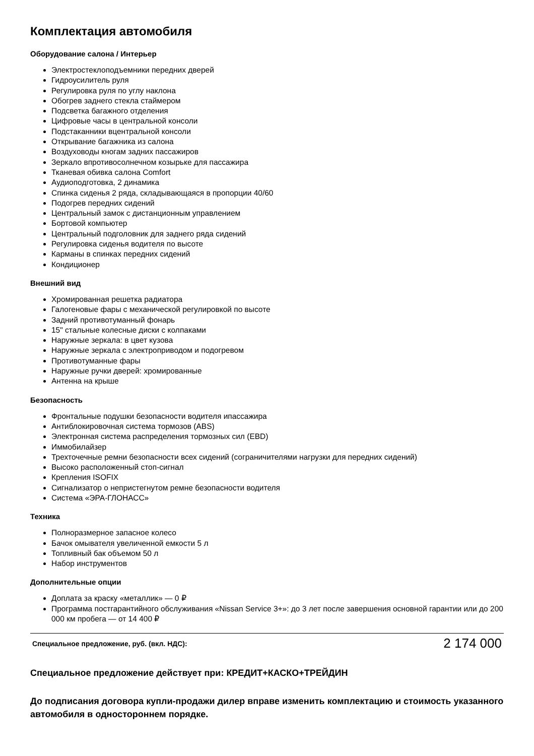Комплектация автомобиля
Оборудование салона / Интерьер
Электростеклоподъемники передних дверей
Гидроусилитель руля
Регулировка руля по углу наклона
Обогрев заднего стекла стаймером
Подсветка багажного отделения
Цифровые часы в центральной консоли
Подстаканники вцентральной консоли
Открывание багажника из салона
Воздуховоды кногам задних пассажиров
Зеркало впротивосолнечном козырьке для пассажира
Тканевая обивка салона Comfort
Аудиоподготовка, 2 динамика
Спинка сиденья 2 ряда, складывающаяся в пропорции 40/60
Подогрев передних сидений
Центральный замок с дистанционным управлением
Бортовой компьютер
Центральный подголовник для заднего ряда сидений
Регулировка сиденья водителя по высоте
Карманы в спинках передних сидений
Кондиционер
Внешний вид
Хромированная решетка радиатора
Галогеновые фары с механической регулировкой по высоте
Задний противотуманный фонарь
15" стальные колесные диски с колпаками
Наружные зеркала: в цвет кузова
Наружные зеркала с электроприводом и подогревом
Противотуманные фары
Наружные ручки дверей: хромированные
Антенна на крыше
Безопасность
Фронтальные подушки безопасности водителя ипассажира
Антиблокировочная система тормозов (ABS)
Электронная система распределения тормозных сил (EBD)
Иммобилайзер
Трехточечные ремни безопасности всех сидений (сограничителями нагрузки для передних сидений)
Высоко расположенный стоп-сигнал
Крепления ISOFIX
Сигнализатор о непристегнутом ремне безопасности водителя
Система «ЭРА-ГЛОНАСС»
Техника
Полноразмерное запасное колесо
Бачок омывателя увеличенной емкости 5 л
Топливный бак объемом 50 л
Набор инструментов
Дополнительные опции
Доплата за краску «металлик» — 0 ₽
Программа постгарантийного обслуживания «Nissan Service 3+»: до 3 лет после завершения основной гарантии или до 200 000 км пробега — от 14 400 ₽
Специальное предложение, руб. (вкл. НДС): 2 174 000
Специальное предложение действует при: КРЕДИТ+КАСКО+ТРЕЙДИН
До подписания договора купли-продажи дилер вправе изменить комплектацию и стоимость указанного автомобиля в одностороннем порядке.